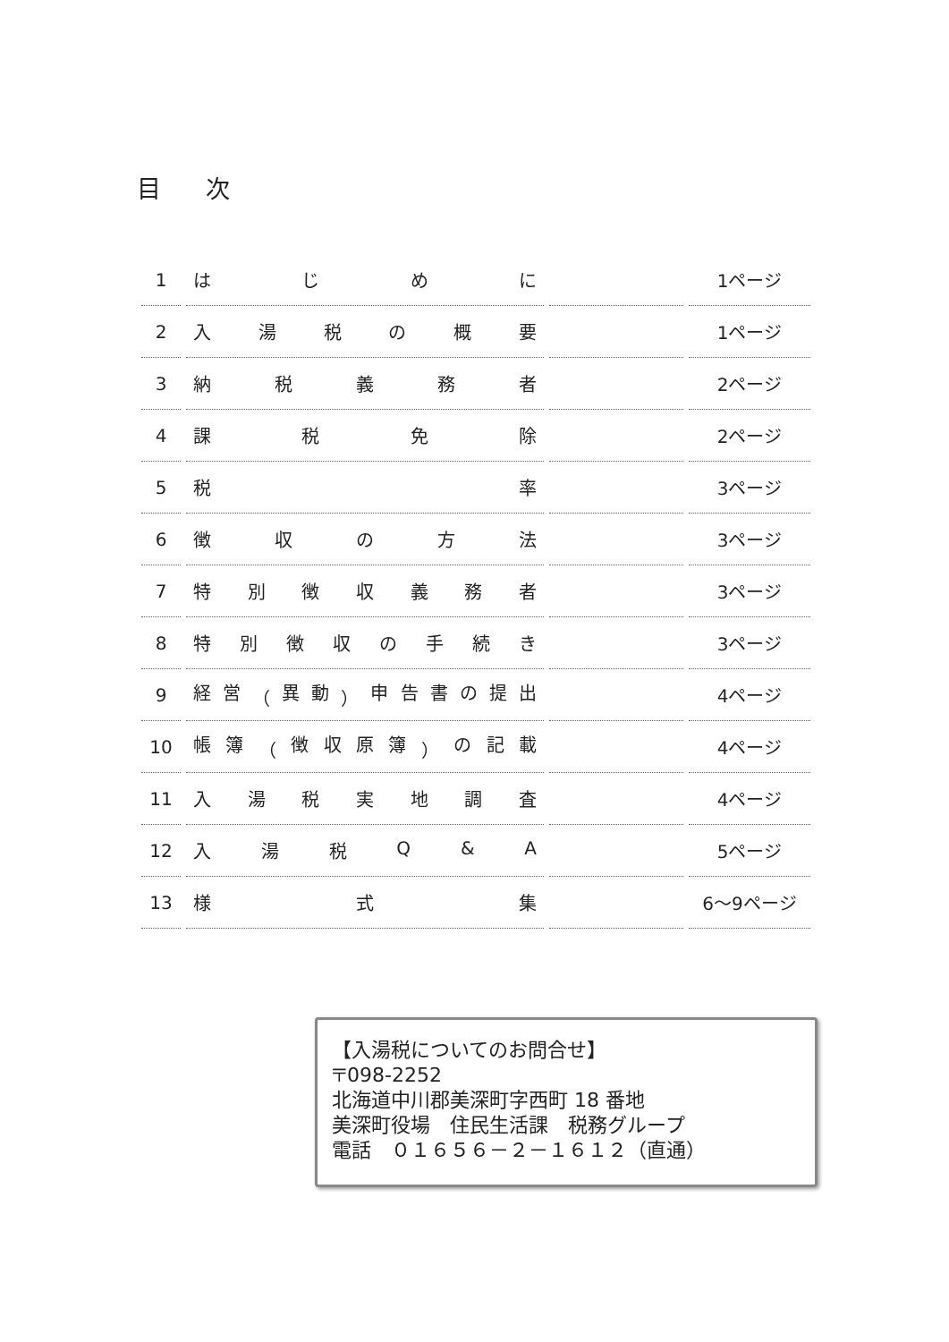目次
| 1 | は じ め に | | 1ページ |
| 2 | 入 湯 税 の 概 要 | | 1ページ |
| 3 | 納 税 義 務 者 | | 2ページ |
| 4 | 課 税 免 除 | | 2ページ |
| 5 | 税 率 | | 3ページ |
| 6 | 徴 収 の 方 法 | | 3ページ |
| 7 | 特 別 徴 収 義 務 者 | | 3ページ |
| 8 | 特 別 徴 収 の 手 続 き | | 3ページ |
| 9 | 経 営 （ 異 動 ） 申 告 書 の 提 出 | | 4ページ |
| 10 | 帳 簿 （ 徴 収 原 簿 ） の 記 載 | | 4ページ |
| 11 | 入 湯 税 実 地 調 査 | | 4ページ |
| 12 | 入 湯 税 Q & A | | 5ページ |
| 13 | 様 式 集 | | 6～9ページ |
【入湯税についてのお問合せ】
〒098-2252
北海道中川郡美深町字西町 18 番地
美深町役場　住民生活課　税務グループ
電話　０１６５６－２－１６１２（直通）